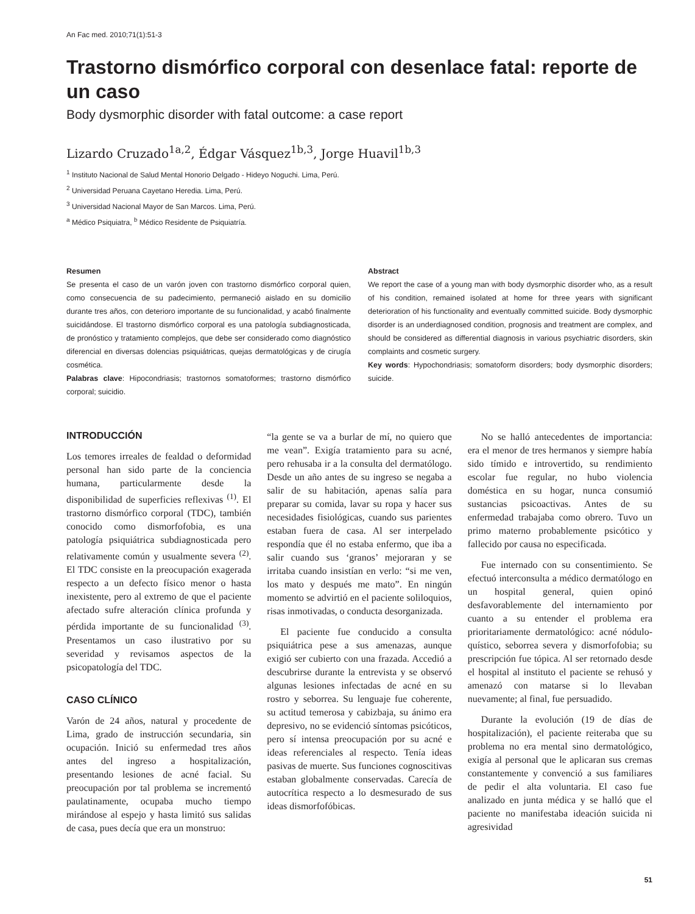An Fac med. 2010;71(1):51-3
Trastorno dismórfico corporal con desenlace fatal: reporte de un caso
Body dysmorphic disorder with fatal outcome: a case report
Lizardo Cruzado<sup>1a,2</sup>, Édgar Vásquez<sup>1b,3</sup>, Jorge Huavil<sup>1b,3</sup>
<sup>1</sup> Instituto Nacional de Salud Mental Honorio Delgado - Hideyo Noguchi. Lima, Perú.
<sup>2</sup> Universidad Peruana Cayetano Heredia. Lima, Perú.
<sup>3</sup> Universidad Nacional Mayor de San Marcos. Lima, Perú.
<sup>a</sup> Médico Psiquiatra, <sup>b</sup> Médico Residente de Psiquiatría.
Resumen
Se presenta el caso de un varón joven con trastorno dismórfico corporal quien, como consecuencia de su padecimiento, permaneció aislado en su domicilio durante tres años, con deterioro importante de su funcionalidad, y acabó finalmente suicidándose. El trastorno dismórfico corporal es una patología subdiagnosticada, de pronóstico y tratamiento complejos, que debe ser considerado como diagnóstico diferencial en diversas dolencias psiquiátricas, quejas dermatológicas y de cirugía cosmética.
Palabras clave: Hipocondriasis; trastornos somatoformes; trastorno dismórfico corporal; suicidio.
Abstract
We report the case of a young man with body dysmorphic disorder who, as a result of his condition, remained isolated at home for three years with significant deterioration of his functionality and eventually committed suicide. Body dysmorphic disorder is an underdiagnosed condition, prognosis and treatment are complex, and should be considered as differential diagnosis in various psychiatric disorders, skin complaints and cosmetic surgery.
Key words: Hypochondriasis; somatoform disorders; body dysmorphic disorders; suicide.
INTRODUCCIÓN
Los temores irreales de fealdad o deformidad personal han sido parte de la conciencia humana, particularmente desde la disponibilidad de superficies reflexivas <sup>(1)</sup>. El trastorno dismórfico corporal (TDC), también conocido como dismorfofobia, es una patología psiquiátrica subdiagnosticada pero relativamente común y usualmente severa <sup>(2)</sup>. El TDC consiste en la preocupación exagerada respecto a un defecto físico menor o hasta inexistente, pero al extremo de que el paciente afectado sufre alteración clínica profunda y pérdida importante de su funcionalidad <sup>(3)</sup>. Presentamos un caso ilustrativo por su severidad y revisamos aspectos de la psicopatología del TDC.
CASO CLÍNICO
Varón de 24 años, natural y procedente de Lima, grado de instrucción secundaria, sin ocupación. Inició su enfermedad tres años antes del ingreso a hospitalización, presentando lesiones de acné facial. Su preocupación por tal problema se incrementó paulatinamente, ocupaba mucho tiempo mirándose al espejo y hasta limitó sus salidas de casa, pues decía que era un monstruo:
“la gente se va a burlar de mí, no quiero que me vean”. Exigía tratamiento para su acné, pero rehusaba ir a la consulta del dermatólogo. Desde un año antes de su ingreso se negaba a salir de su habitación, apenas salía para preparar su comida, lavar su ropa y hacer sus necesidades fisiológicas, cuando sus parientes estaban fuera de casa. Al ser interpelado respondía que él no estaba enfermo, que iba a salir cuando sus ‘granos’ mejoraran y se irritaba cuando insistían en verlo: “si me ven, los mato y después me mato”. En ningún momento se advirtió en el paciente soliloquios, risas inmotivadas, o conducta desorganizada.
El paciente fue conducido a consulta psiquiátrica pese a sus amenazas, aunque exigió ser cubierto con una frazada. Accedió a descubrirse durante la entrevista y se observó algunas lesiones infectadas de acné en su rostro y seborrea. Su lenguaje fue coherente, su actitud temerosa y cabizbaja, su ánimo era depresivo, no se evidenció síntomas psicóticos, pero sí intensa preocupación por su acné e ideas referenciales al respecto. Tenía ideas pasivas de muerte. Sus funciones cognoscitivas estaban globalmente conservadas. Carecía de autocrítica respecto a lo desmesurado de sus ideas dismorfofóbicas.
No se halló antecedentes de importancia: era el menor de tres hermanos y siempre había sido tímido e introvertido, su rendimiento escolar fue regular, no hubo violencia doméstica en su hogar, nunca consumió sustancias psicoactivas. Antes de su enfermedad trabajaba como obrero. Tuvo un primo materno probablemente psicótico y fallecido por causa no especificada.
Fue internado con su consentimiento. Se efectuó interconsulta a médico dermatólogo en un hospital general, quien opinó desfavorablemente del internamiento por cuanto a su entender el problema era prioritariamente dermatológico: acné nódulo-quístico, seborrea severa y dismorfofobia; su prescripción fue tópica. Al ser retornado desde el hospital al instituto el paciente se rehusó y amenazó con matarse si lo llevaban nuevamente; al final, fue persuadido.
Durante la evolución (19 de días de hospitalización), el paciente reiteraba que su problema no era mental sino dermatológico, exigía al personal que le aplicaran sus cremas constantemente y convenció a sus familiares de pedir el alta voluntaria. El caso fue analizado en junta médica y se halló que el paciente no manifestaba ideación suicida ni agresividad
51